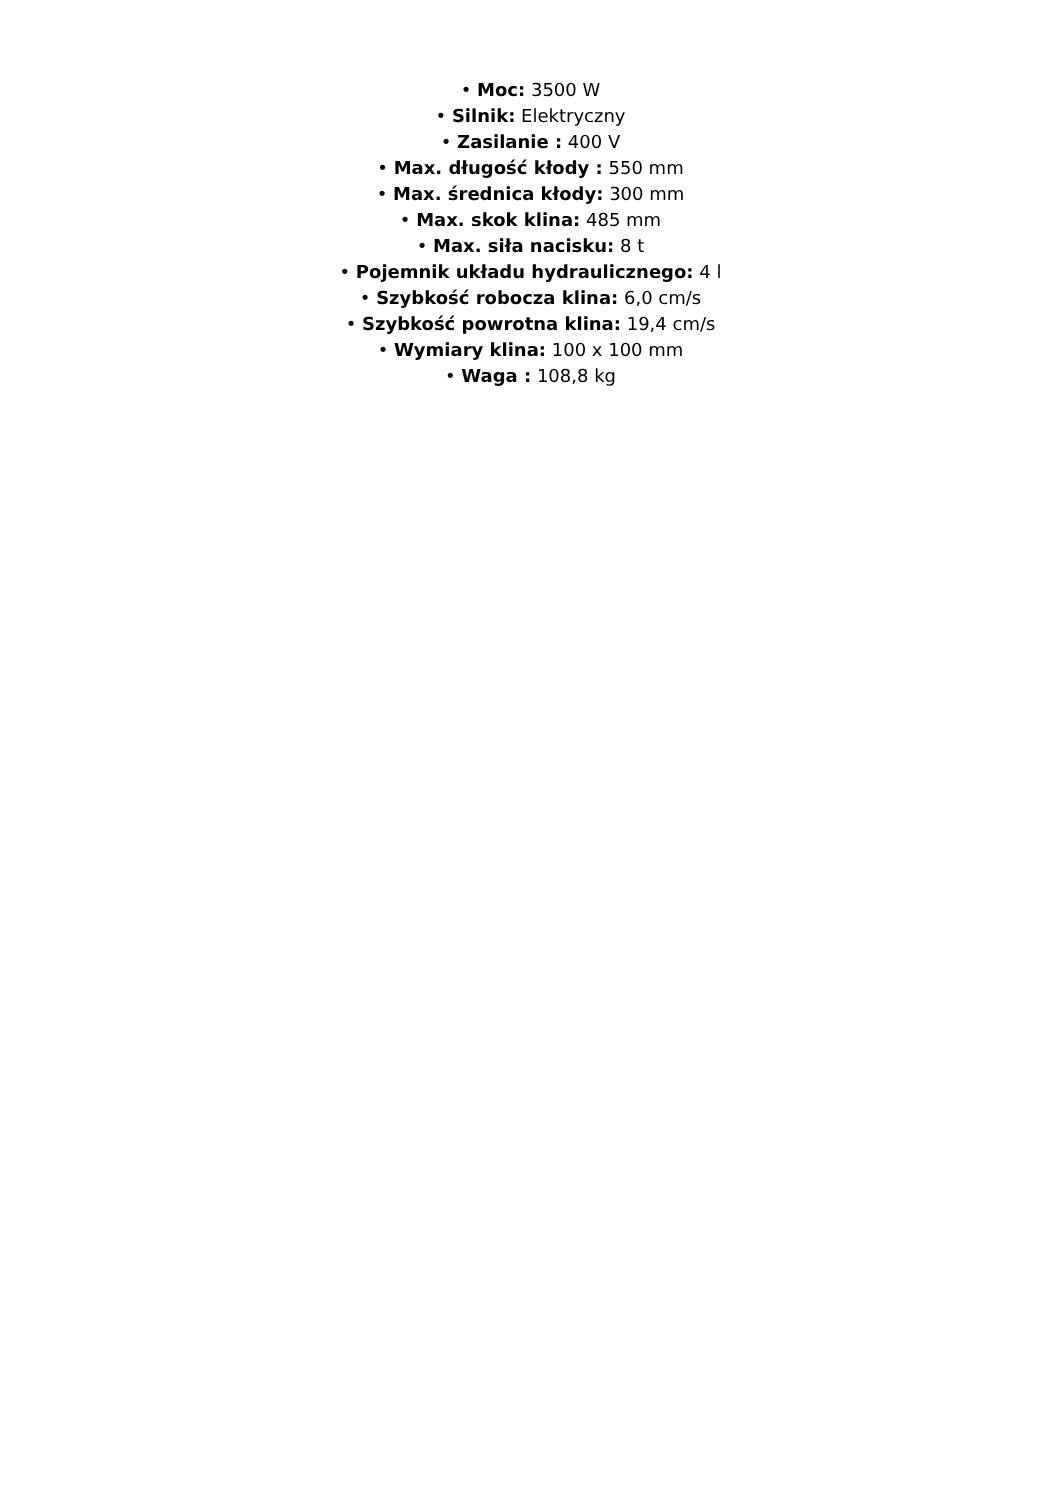• Moc: 3500 W
• Silnik: Elektryczny
• Zasilanie : 400 V
• Max. długość kłody : 550 mm
• Max. średnica kłody: 300 mm
• Max. skok klina: 485 mm
• Max. siła nacisku: 8 t
• Pojemnik układu hydraulicznego: 4 l
• Szybkość robocza klina: 6,0 cm/s
• Szybkość powrotna klina: 19,4 cm/s
• Wymiary klina: 100 x 100 mm
• Waga : 108,8 kg